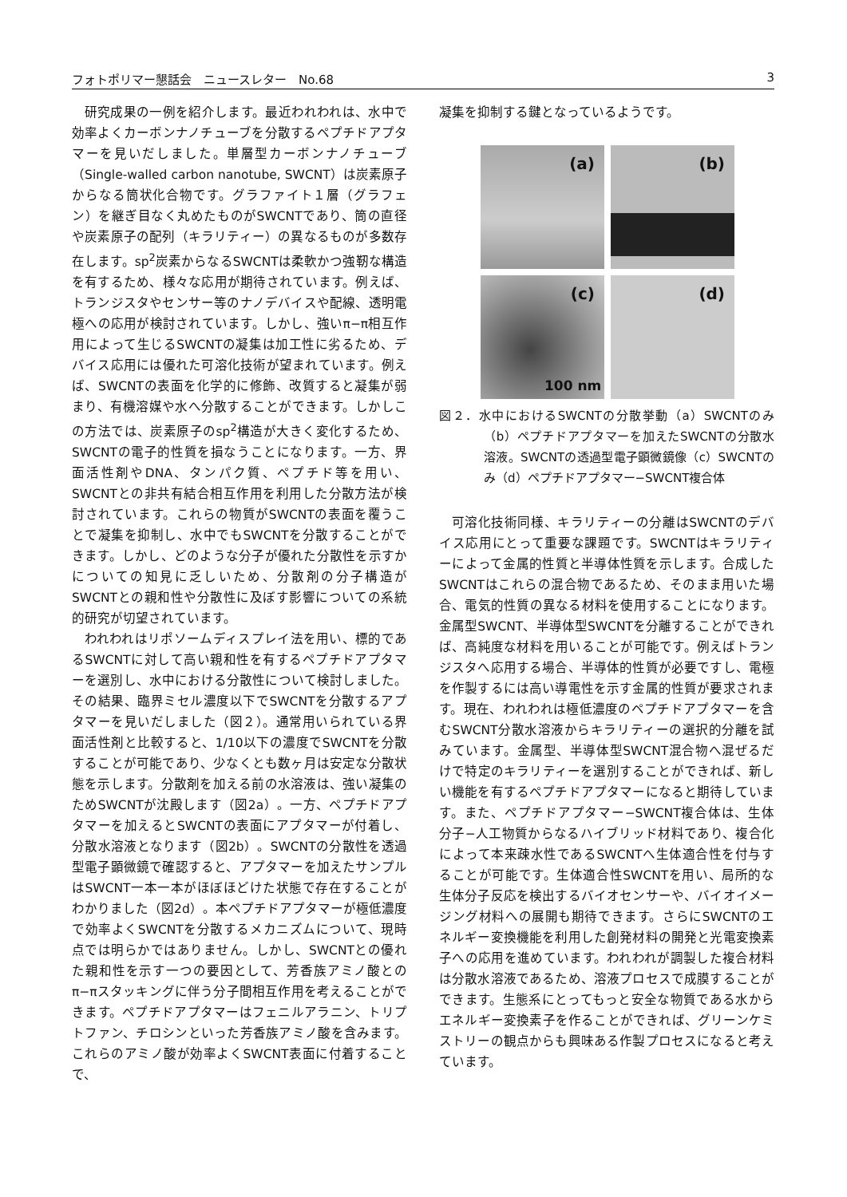フォトポリマー懇話会　ニュースレター　No.68 3
研究成果の一例を紹介します。最近われわれは、水中で効率よくカーボンナノチューブを分散するペプチドアプタマーを見いだしました。単層型カーボンナノチューブ（Single-walled carbon nanotube, SWCNT）は炭素原子からなる筒状化合物です。グラファイト１層（グラフェン）を継ぎ目なく丸めたものがSWCNTであり、筒の直径や炭素原子の配列（キラリティー）の異なるものが多数存在します。sp<sup>2</sup>炭素からなるSWCNTは柔軟かつ強靭な構造を有するため、様々な応用が期待されています。例えば、トランジスタやセンサー等のナノデバイスや配線、透明電極への応用が検討されています。しかし、強いπ−π相互作用によって生じるSWCNTの凝集は加工性に劣るため、デバイス応用には優れた可溶化技術が望まれています。例えば、SWCNTの表面を化学的に修飾、改質すると凝集が弱まり、有機溶媒や水へ分散することができます。しかしこの方法では、炭素原子のsp<sup>2</sup>構造が大きく変化するため、SWCNTの電子的性質を損なうことになります。一方、界面活性剤やDNA、タンパク質、ペプチド等を用い、SWCNTとの非共有結合相互作用を利用した分散方法が検討されています。これらの物質がSWCNTの表面を覆うことで凝集を抑制し、水中でもSWCNTを分散することができます。しかし、どのような分子が優れた分散性を示すかについての知見に乏しいため、分散剤の分子構造がSWCNTとの親和性や分散性に及ぼす影響についての系統的研究が切望されています。
われわれはリポソームディスプレイ法を用い、標的であるSWCNTに対して高い親和性を有するペプチドアプタマーを選別し、水中における分散性について検討しました。その結果、臨界ミセル濃度以下でSWCNTを分散するアプタマーを見いだしました（図２）。通常用いられている界面活性剤と比較すると、1/10以下の濃度でSWCNTを分散することが可能であり、少なくとも数ヶ月は安定な分散状態を示します。分散剤を加える前の水溶液は、強い凝集のためSWCNTが沈殿します（図2a）。一方、ペプチドアプタマーを加えるとSWCNTの表面にアプタマーが付着し、分散水溶液となります（図2b）。SWCNTの分散性を透過型電子顕微鏡で確認すると、アプタマーを加えたサンプルはSWCNT一本一本がほぼほどけた状態で存在することがわかりました（図2d）。本ペプチドアプタマーが極低濃度で効率よくSWCNTを分散するメカニズムについて、現時点では明らかではありません。しかし、SWCNTとの優れた親和性を示す一つの要因として、芳香族アミノ酸とのπ−πスタッキングに伴う分子間相互作用を考えることができます。ペプチドアプタマーはフェニルアラニン、トリプトファン、チロシンといった芳香族アミノ酸を含みます。これらのアミノ酸が効率よくSWCNT表面に付着することで、
凝集を抑制する鍵となっているようです。
(a)
(b)
(c)
100 nm
(d)
図２．水中におけるSWCNTの分散挙動（a）SWCNTのみ（b）ペプチドアプタマーを加えたSWCNTの分散水溶液。SWCNTの透過型電子顕微鏡像（c）SWCNTのみ（d）ペプチドアプタマー−SWCNT複合体
可溶化技術同様、キラリティーの分離はSWCNTのデバイス応用にとって重要な課題です。SWCNTはキラリティーによって金属的性質と半導体性質を示します。合成したSWCNTはこれらの混合物であるため、そのまま用いた場合、電気的性質の異なる材料を使用することになります。金属型SWCNT、半導体型SWCNTを分離することができれば、高純度な材料を用いることが可能です。例えばトランジスタへ応用する場合、半導体的性質が必要ですし、電極を作製するには高い導電性を示す金属的性質が要求されます。現在、われわれは極低濃度のペプチドアプタマーを含むSWCNT分散水溶液からキラリティーの選択的分離を試みています。金属型、半導体型SWCNT混合物へ混ぜるだけで特定のキラリティーを選別することができれば、新しい機能を有するペプチドアプタマーになると期待しています。また、ペプチドアプタマー−SWCNT複合体は、生体分子−人工物質からなるハイブリッド材料であり、複合化によって本来疎水性であるSWCNTへ生体適合性を付与することが可能です。生体適合性SWCNTを用い、局所的な生体分子反応を検出するバイオセンサーや、バイオイメージング材料への展開も期待できます。さらにSWCNTのエネルギー変換機能を利用した創発材料の開発と光電変換素子への応用を進めています。われわれが調製した複合材料は分散水溶液であるため、溶液プロセスで成膜することができます。生態系にとってもっと安全な物質である水からエネルギー変換素子を作ることができれば、グリーンケミストリーの観点からも興味ある作製プロセスになると考えています。